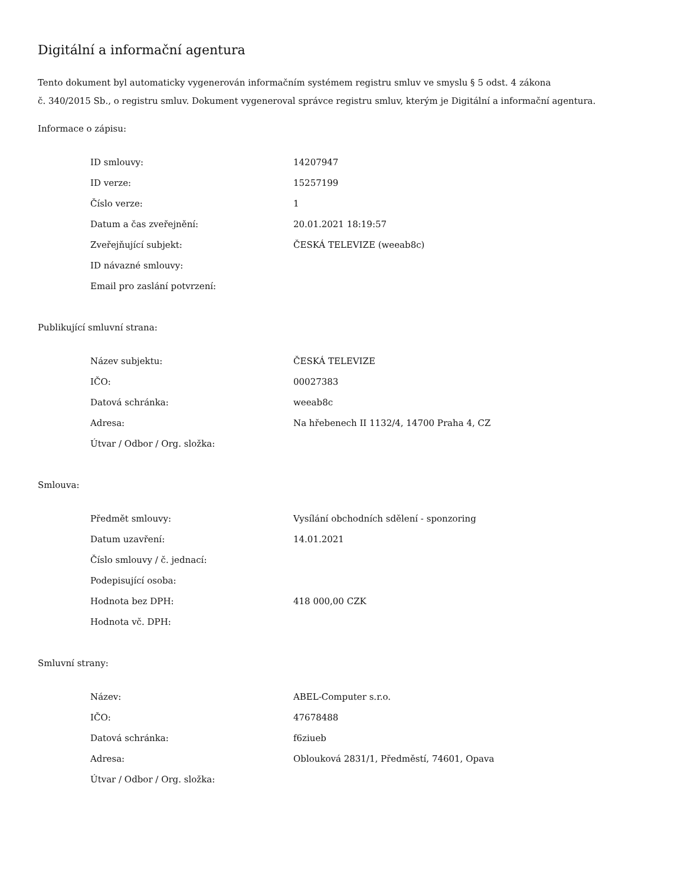Digitální a informační agentura
Tento dokument byl automaticky vygenerován informačním systémem registru smluv ve smyslu § 5 odst. 4 zákona
č. 340/2015 Sb., o registru smluv. Dokument vygeneroval správce registru smluv, kterým je Digitální a informační agentura.
Informace o zápisu:
| ID smlouvy: | 14207947 |
| ID verze: | 15257199 |
| Číslo verze: | 1 |
| Datum a čas zveřejnění: | 20.01.2021 18:19:57 |
| Zveřejňující subjekt: | ČESKÁ TELEVIZE (weeab8c) |
| ID návazné smlouvy: | |
| Email pro zaslání potvrzení: | |
Publikující smluvní strana:
| Název subjektu: | ČESKÁ TELEVIZE |
| IČO: | 00027383 |
| Datová schránka: | weeab8c |
| Adresa: | Na hřebenech II 1132/4, 14700 Praha 4, CZ |
| Útvar / Odbor / Org. složka: | |
Smlouva:
| Předmět smlouvy: | Vysílání obchodních sdělení - sponzoring |
| Datum uzavření: | 14.01.2021 |
| Číslo smlouvy / č. jednací: | |
| Podepisující osoba: | |
| Hodnota bez DPH: | 418 000,00 CZK |
| Hodnota vč. DPH: | |
Smluvní strany:
| Název: | ABEL-Computer s.r.o. |
| IČO: | 47678488 |
| Datová schránka: | f6ziueb |
| Adresa: | Oblouková 2831/1, Předměstí, 74601, Opava |
| Útvar / Odbor / Org. složka: | |